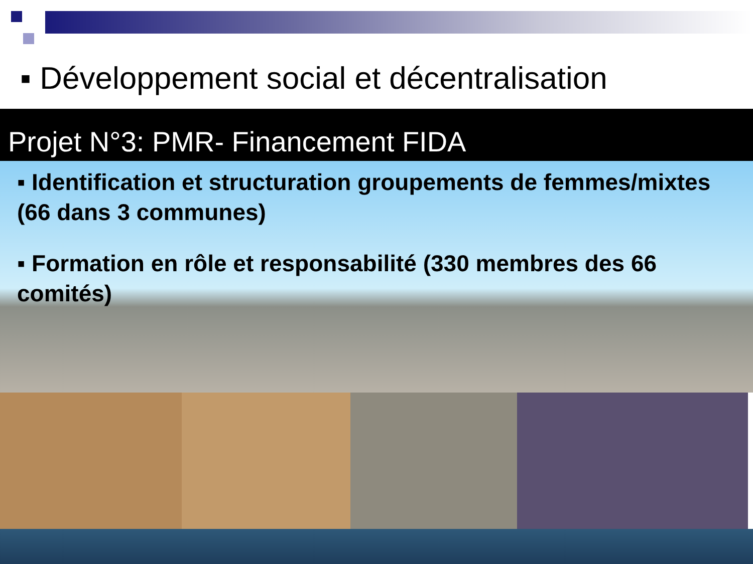▪ Développement social et décentralisation
Projet N°3: PMR- Financement FIDA
▪ Identification et structuration groupements de femmes/mixtes (66 dans 3 communes)
▪ Formation en rôle et responsabilité (330 membres des 66 comités)